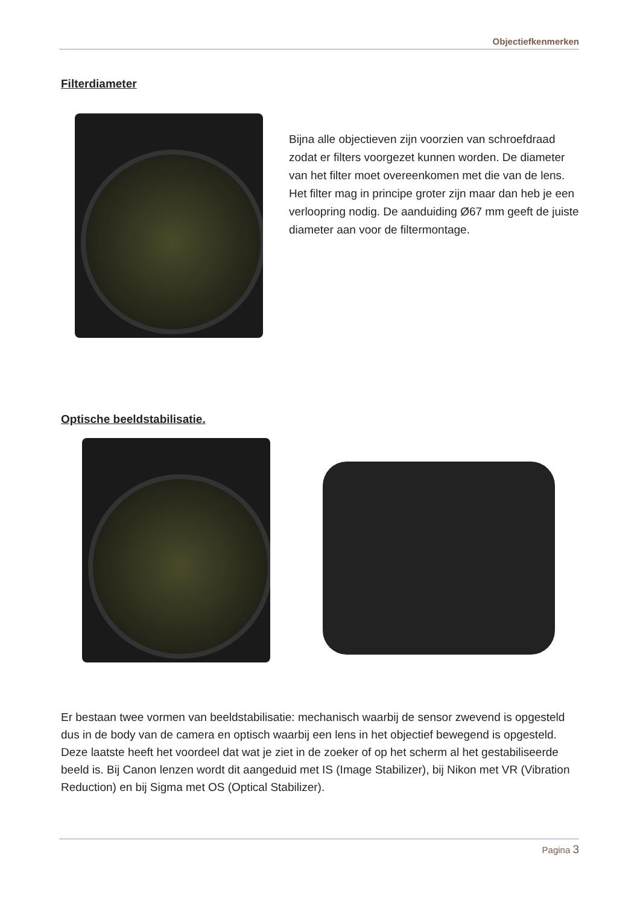Objectiefkenmerken
Filterdiameter
Bijna alle objectieven zijn voorzien van schroefdraad zodat er filters voorgezet kunnen worden. De diameter van het filter moet overeenkomen met die van de lens. Het filter mag in principe groter zijn maar dan heb je een verloopring nodig. De aanduiding Ø67 mm geeft de juiste diameter aan voor de filtermontage.
Optische beeldstabilisatie.
Er bestaan twee vormen van beeldstabilisatie: mechanisch waarbij de sensor zwevend is opgesteld dus in de body van de camera en optisch waarbij een lens in het objectief bewegend is opgesteld. Deze laatste heeft het voordeel dat wat je ziet in de zoeker of op het scherm al het gestabiliseerde beeld is. Bij Canon lenzen wordt dit aangeduid met IS (Image Stabilizer), bij Nikon met VR (Vibration Reduction) en bij Sigma met OS (Optical Stabilizer).
Pagina 3